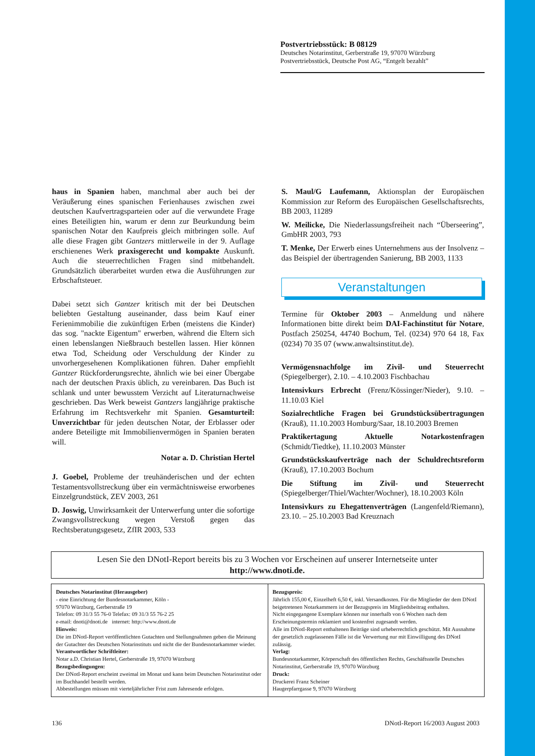Postvertriebsstück: B 08129
Deutsches Notarinstitut, Gerberstraße 19, 97070 Würzburg
Postvertriebsstück, Deutsche Post AG, “Entgelt bezahlt”
haus in Spanien haben, manchmal aber auch bei der Veräußerung eines spanischen Ferienhauses zwischen zwei deutschen Kaufvertragsparteien oder auf die verwundete Frage eines Beteiligten hin, warum er denn zur Beurkundung beim spanischen Notar den Kaufpreis gleich mitbringen solle. Auf alle diese Fragen gibt Gantzers mittlerweile in der 9. Auflage erschienenes Werk praxisgerecht und kompakte Auskunft. Auch die steuerrechtlichen Fragen sind mitbehandelt. Grundsätzlich überarbeitet wurden etwa die Ausführungen zur Erbschaftsteuer.
Dabei setzt sich Gantzer kritisch mit der bei Deutschen beliebten Gestaltung auseinander, dass beim Kauf einer Ferienimmobilie die zukünftigen Erben (meistens die Kinder) das sog. "nackte Eigentum" erwerben, während die Eltern sich einen lebenslangen Nießbrauch bestellen lassen. Hier können etwa Tod, Scheidung oder Verschuldung der Kinder zu unvorhergesehenen Komplikationen führen. Daher empfiehlt Gantzer Rückforderungsrechte, ähnlich wie bei einer Übergabe nach der deutschen Praxis üblich, zu vereinbaren. Das Buch ist schlank und unter bewusstem Verzicht auf Literaturnachweise geschrieben. Das Werk beweist Gantzers langjährige praktische Erfahrung im Rechtsverkehr mit Spanien. Gesamturteil: Unverzichtbar für jeden deutschen Notar, der Erblasser oder andere Beteiligte mit Immobilienvermögen in Spanien beraten will.
Notar a. D. Christian Hertel
J. Goebel, Probleme der treuhänderischen und der echten Testamentsvollstreckung über ein vermächtnisweise erworbenes Einzelgrundstück, ZEV 2003, 261
D. Joswig, Unwirksamkeit der Unterwerfung unter die sofortige Zwangsvollstreckung wegen Verstoß gegen das Rechtsberatungsgesetz, ZfIR 2003, 533
S. Maul/G Laufemann, Aktionsplan der Europäischen Kommission zur Reform des Europäischen Gesellschaftsrechts, BB 2003, 11289
W. Meilicke, Die Niederlassungsfreiheit nach “Überseering”, GmbHR 2003, 793
T. Menke, Der Erwerb eines Unternehmens aus der Insolvenz – das Beispiel der übertragenden Sanierung, BB 2003, 1133
Veranstaltungen
Termine für Oktober 2003 – Anmeldung und nähere Informationen bitte direkt beim DAI-Fachinstitut für Notare, Postfach 250254, 44740 Bochum, Tel. (0234) 970 64 18, Fax (0234) 70 35 07 (www.anwaltsinstitut.de).
Vermögensnachfolge im Zivil- und Steuerrecht (Spiegelberger), 2.10. – 4.10.2003 Fischbachau
Intensivkurs Erbrecht (Frenz/Kössinger/Nieder), 9.10. – 11.10.03 Kiel
Sozialrechtliche Fragen bei Grundstücksübertragungen (Krauß), 11.10.2003 Homburg/Saar, 18.10.2003 Bremen
Praktikertagung Aktuelle Notarkostenfragen (Schmidt/Tiedtke), 11.10.2003 Münster
Grundstückskaufverträge nach der Schuldrechtsreform (Krauß), 17.10.2003 Bochum
Die Stiftung im Zivil- und Steuerrecht (Spiegelberger/Thiel/Wachter/Wochner), 18.10.2003 Köln
Intensivkurs zu Ehegattenverträgen (Langenfeld/Riemann), 23.10. – 25.10.2003 Bad Kreuznach
Lesen Sie den DNotI-Report bereits bis zu 3 Wochen vor Erscheinen auf unserer Internetseite unter
http://www.dnoti.de.
Deutsches Notarinstitut (Herausgeber)
- eine Einrichtung der Bundesnotarkammer, Köln -
97070 Würzburg, Gerberstraße 19
Telefon: 09 31/3 55 76-0 Telefax: 09 31/3 55 76-2 25
e-mail: dnoti@dnoti.de internet: http://www.dnoti.de
Hinweis:
Die im DNotI-Report veröffentlichten Gutachten und Stellungnahmen geben die Meinung der Gutachter des Deutschen Notarinstituts und nicht die der Bundesnotarkammer wieder.
Verantwortlicher Schriftleiter:
Notar a.D. Christian Hertel, Gerberstraße 19, 97070 Würzburg
Bezugsbedingungen:
Der DNotI-Report erscheint zweimal im Monat und kann beim Deutschen Notarinstitut oder im Buchhandel bestellt werden.
Abbestellungen müssen mit vierteljährlicher Frist zum Jahresende erfolgen.
Bezugspreis:
Jährlich 155,00 €, Einzelheft 6,50 €, inkl. Versandkosten. Für die Mitglieder der dem DNotI beigetretenen Notarkammern ist der Bezugspreis im Mitgliedsbeitrag enthalten.
Nicht eingegangene Exemplare können nur innerhalb von 6 Wochen nach dem Erscheinungstermin reklamiert und kostenfrei zugesandt werden.
Alle im DNotI-Report enthaltenen Beiträge sind urheberrechtlich geschützt. Mit Ausnahme der gesetzlich zugelassenen Fälle ist die Verwertung nur mit Einwilligung des DNotI zulässig.
Verlag:
Bundesnotarkammer, Körperschaft des öffentlichen Rechts, Geschäftsstelle Deutsches Notarinstitut, Gerberstraße 19, 97070 Würzburg
Druck:
Druckerei Franz Scheiner
Haugerpfarrgasse 9, 97070 Würzburg
136 DNotI-Report 16/2003 August 2003